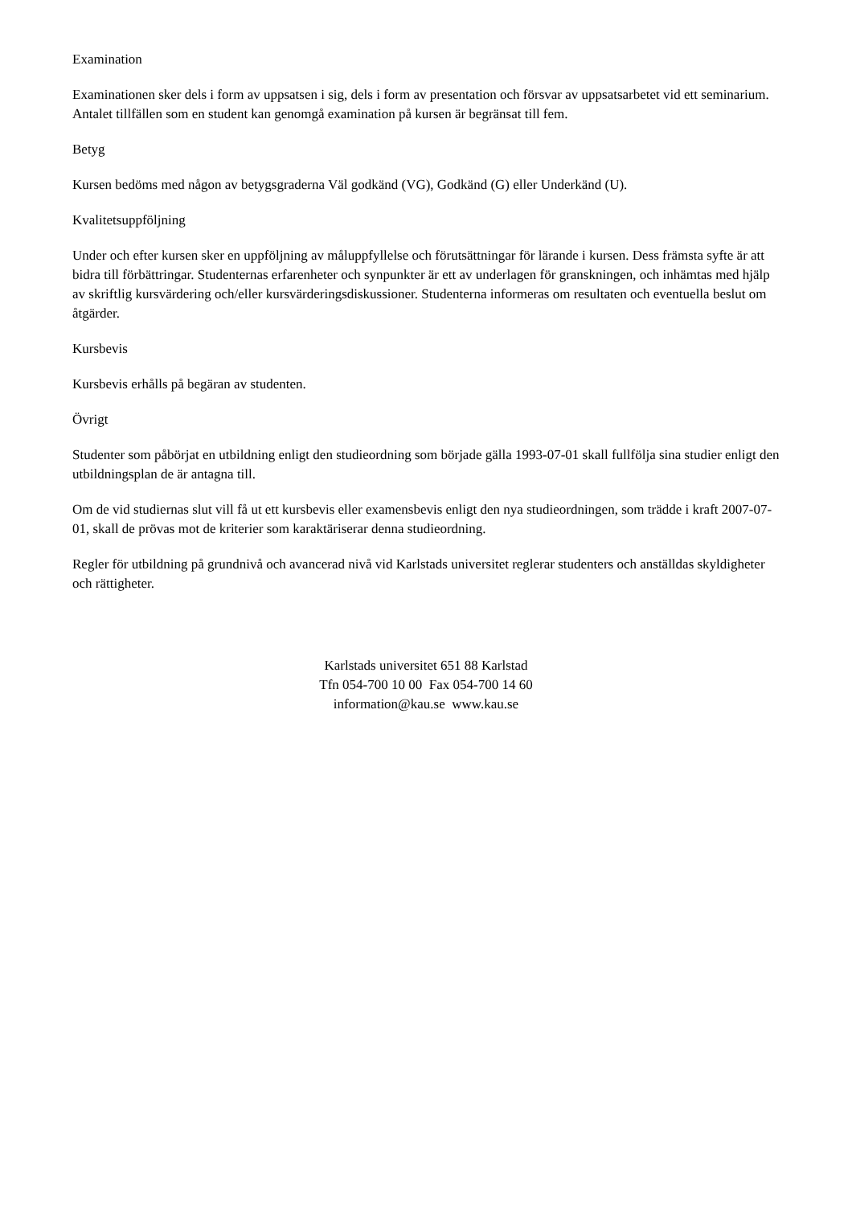Examination
Examinationen sker dels i form av uppsatsen i sig, dels i form av presentation och försvar av uppsatsarbetet vid ett seminarium. Antalet tillfällen som en student kan genomgå examination på kursen är begränsat till fem.
Betyg
Kursen bedöms med någon av betygsgraderna Väl godkänd (VG), Godkänd (G) eller Underkänd (U).
Kvalitetsuppföljning
Under och efter kursen sker en uppföljning av måluppfyllelse och förutsättningar för lärande i kursen. Dess främsta syfte är att bidra till förbättringar. Studenternas erfarenheter och synpunkter är ett av underlagen för granskningen, och inhämtas med hjälp av skriftlig kursvärdering och/eller kursvärderingsdiskussioner. Studenterna informeras om resultaten och eventuella beslut om åtgärder.
Kursbevis
Kursbevis erhålls på begäran av studenten.
Övrigt
Studenter som påbörjat en utbildning enligt den studieordning som började gälla 1993-07-01 skall fullfölja sina studier enligt den utbildningsplan de är antagna till.
Om de vid studiernas slut vill få ut ett kursbevis eller examensbevis enligt den nya studieordningen, som trädde i kraft 2007-07-01, skall de prövas mot de kriterier som karaktäriserar denna studieordning.
Regler för utbildning på grundnivå och avancerad nivå vid Karlstads universitet reglerar studenters och anställdas skyldigheter och rättigheter.
Karlstads universitet 651 88 Karlstad
Tfn 054-700 10 00 Fax 054-700 14 60
information@kau.se www.kau.se